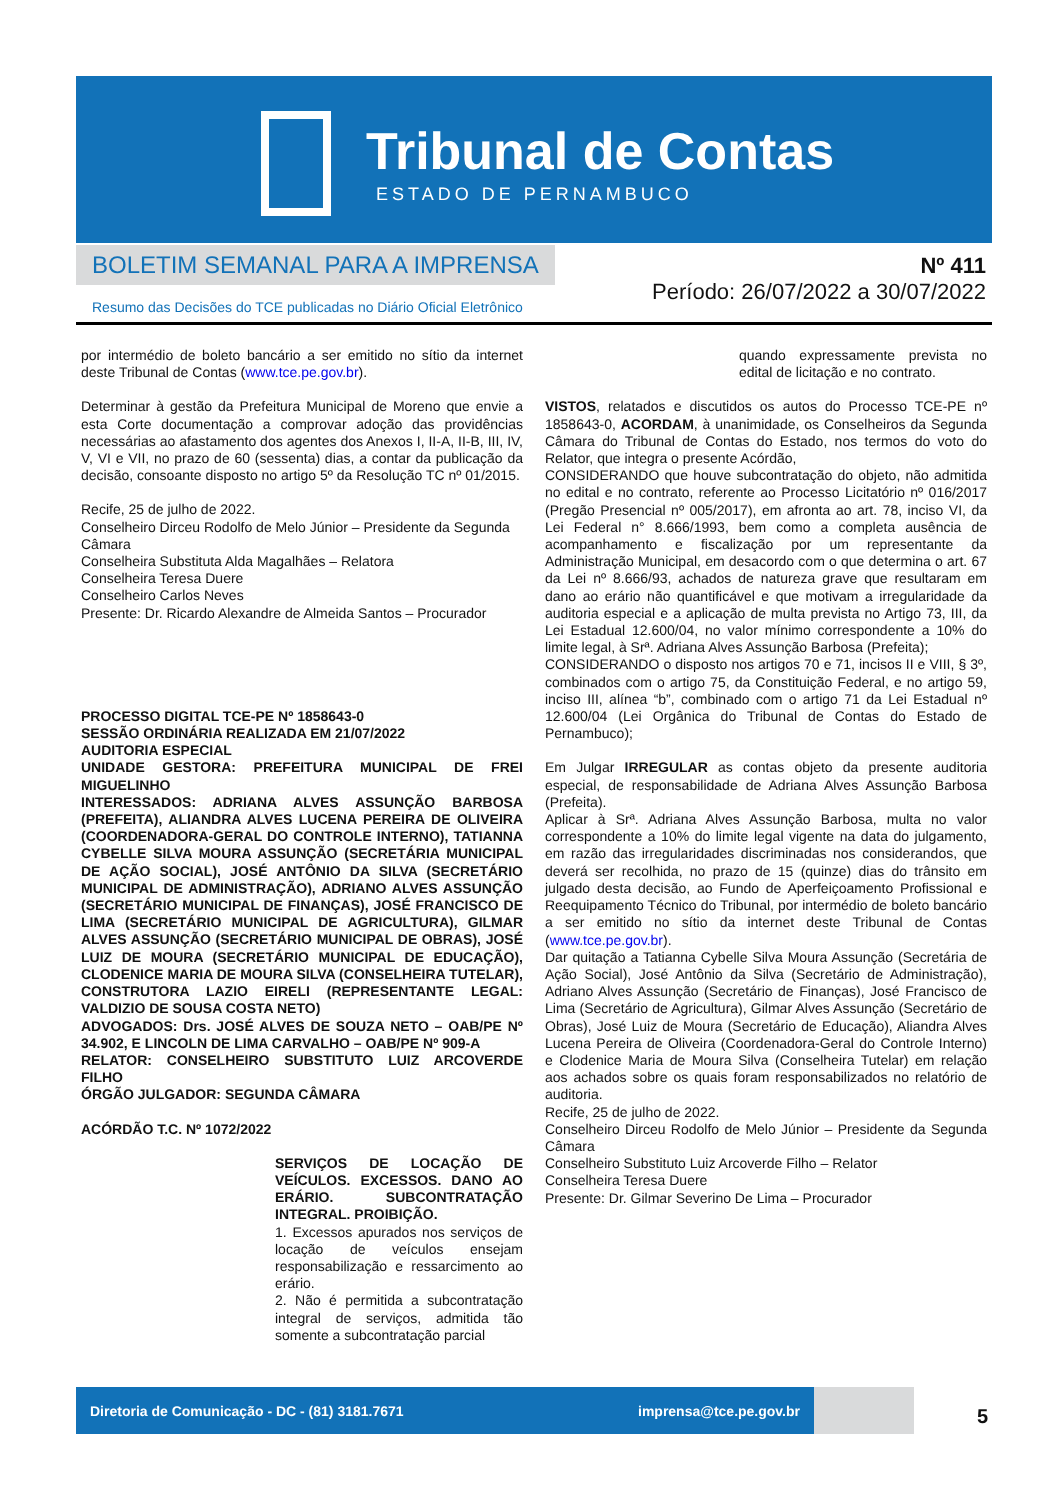Tribunal de Contas
ESTADO DE PERNAMBUCO
BOLETIM SEMANAL PARA A IMPRENSA
Resumo das Decisões do TCE publicadas no Diário Oficial Eletrônico
Nº 411
Período: 26/07/2022 a 30/07/2022
por intermédio de boleto bancário a ser emitido no sítio da internet deste Tribunal de Contas (www.tce.pe.gov.br).
Determinar à gestão da Prefeitura Municipal de Moreno que envie a esta Corte documentação a comprovar adoção das providências necessárias ao afastamento dos agentes dos Anexos I, II-A, II-B, III, IV, V, VI e VII, no prazo de 60 (sessenta) dias, a contar da publicação da decisão, consoante disposto no artigo 5º da Resolução TC nº 01/2015.
Recife, 25 de julho de 2022.
Conselheiro Dirceu Rodolfo de Melo Júnior – Presidente da Segunda Câmara
Conselheira Substituta Alda Magalhães – Relatora
Conselheira Teresa Duere
Conselheiro Carlos Neves
Presente: Dr. Ricardo Alexandre de Almeida Santos – Procurador
PROCESSO DIGITAL TCE-PE Nº 1858643-0
SESSÃO ORDINÁRIA REALIZADA EM 21/07/2022
AUDITORIA ESPECIAL
UNIDADE GESTORA: PREFEITURA MUNICIPAL DE FREI MIGUELINHO
INTERESSADOS: ADRIANA ALVES ASSUNÇÃO BARBOSA (PREFEITA), ALIANDRA ALVES LUCENA PEREIRA DE OLIVEIRA (COORDENADORA-GERAL DO CONTROLE INTERNO), TATIANNA CYBELLE SILVA MOURA ASSUNÇÃO (SECRETÁRIA MUNICIPAL DE AÇÃO SOCIAL), JOSÉ ANTÔNIO DA SILVA (SECRETÁRIO MUNICIPAL DE ADMINISTRAÇÃO), ADRIANO ALVES ASSUNÇÃO (SECRETÁRIO MUNICIPAL DE FINANÇAS), JOSÉ FRANCISCO DE LIMA (SECRETÁRIO MUNICIPAL DE AGRICULTURA), GILMAR ALVES ASSUNÇÃO (SECRETÁRIO MUNICIPAL DE OBRAS), JOSÉ LUIZ DE MOURA (SECRETÁRIO MUNICIPAL DE EDUCAÇÃO), CLODENICE MARIA DE MOURA SILVA (CONSELHEIRA TUTELAR), CONSTRUTORA LAZIO EIRELI (REPRESENTANTE LEGAL: VALDIZIO DE SOUSA COSTA NETO)
ADVOGADOS: Drs. JOSÉ ALVES DE SOUZA NETO – OAB/PE Nº 34.902, E LINCOLN DE LIMA CARVALHO – OAB/PE Nº 909-A
RELATOR: CONSELHEIRO SUBSTITUTO LUIZ ARCOVERDE FILHO
ÓRGÃO JULGADOR: SEGUNDA CÂMARA
ACÓRDÃO T.C. Nº 1072/2022
SERVIÇOS DE LOCAÇÃO DE VEÍCULOS. EXCESSOS. DANO AO ERÁRIO. SUBCONTRATAÇÃO INTEGRAL. PROIBIÇÃO.
1. Excessos apurados nos serviços de locação de veículos ensejam responsabilização e ressarcimento ao erário.
2. Não é permitida a subcontratação integral de serviços, admitida tão somente a subcontratação parcial
quando expressamente prevista no edital de licitação e no contrato.
VISTOS, relatados e discutidos os autos do Processo TCE-PE nº 1858643-0, ACORDAM, à unanimidade, os Conselheiros da Segunda Câmara do Tribunal de Contas do Estado, nos termos do voto do Relator, que integra o presente Acórdão,
CONSIDERANDO que houve subcontratação do objeto, não admitida no edital e no contrato, referente ao Processo Licitatório nº 016/2017 (Pregão Presencial nº 005/2017), em afronta ao art. 78, inciso VI, da Lei Federal n° 8.666/1993, bem como a completa ausência de acompanhamento e fiscalização por um representante da Administração Municipal, em desacordo com o que determina o art. 67 da Lei nº 8.666/93, achados de natureza grave que resultaram em dano ao erário não quantificável e que motivam a irregularidade da auditoria especial e a aplicação de multa prevista no Artigo 73, III, da Lei Estadual 12.600/04, no valor mínimo correspondente a 10% do limite legal, à Srª. Adriana Alves Assunção Barbosa (Prefeita);
CONSIDERANDO o disposto nos artigos 70 e 71, incisos II e VIII, § 3º, combinados com o artigo 75, da Constituição Federal, e no artigo 59, inciso III, alínea “b”, combinado com o artigo 71 da Lei Estadual nº 12.600/04 (Lei Orgânica do Tribunal de Contas do Estado de Pernambuco);
Em Julgar IRREGULAR as contas objeto da presente auditoria especial, de responsabilidade de Adriana Alves Assunção Barbosa (Prefeita).
Aplicar à Srª. Adriana Alves Assunção Barbosa, multa no valor correspondente a 10% do limite legal vigente na data do julgamento, em razão das irregularidades discriminadas nos considerandos, que deverá ser recolhida, no prazo de 15 (quinze) dias do trânsito em julgado desta decisão, ao Fundo de Aperfeiçoamento Profissional e Reequipamento Técnico do Tribunal, por intermédio de boleto bancário a ser emitido no sítio da internet deste Tribunal de Contas (www.tce.pe.gov.br).
Dar quitação a Tatianna Cybelle Silva Moura Assunção (Secretária de Ação Social), José Antônio da Silva (Secretário de Administração), Adriano Alves Assunção (Secretário de Finanças), José Francisco de Lima (Secretário de Agricultura), Gilmar Alves Assunção (Secretário de Obras), José Luiz de Moura (Secretário de Educação), Aliandra Alves Lucena Pereira de Oliveira (Coordenadora-Geral do Controle Interno) e Clodenice Maria de Moura Silva (Conselheira Tutelar) em relação aos achados sobre os quais foram responsabilizados no relatório de auditoria.
Recife, 25 de julho de 2022.
Conselheiro Dirceu Rodolfo de Melo Júnior – Presidente da Segunda Câmara
Conselheiro Substituto Luiz Arcoverde Filho – Relator
Conselheira Teresa Duere
Presente: Dr. Gilmar Severino De Lima – Procurador
Diretoria de Comunicação - DC - (81) 3181.7671 imprensa@tce.pe.gov.br
5